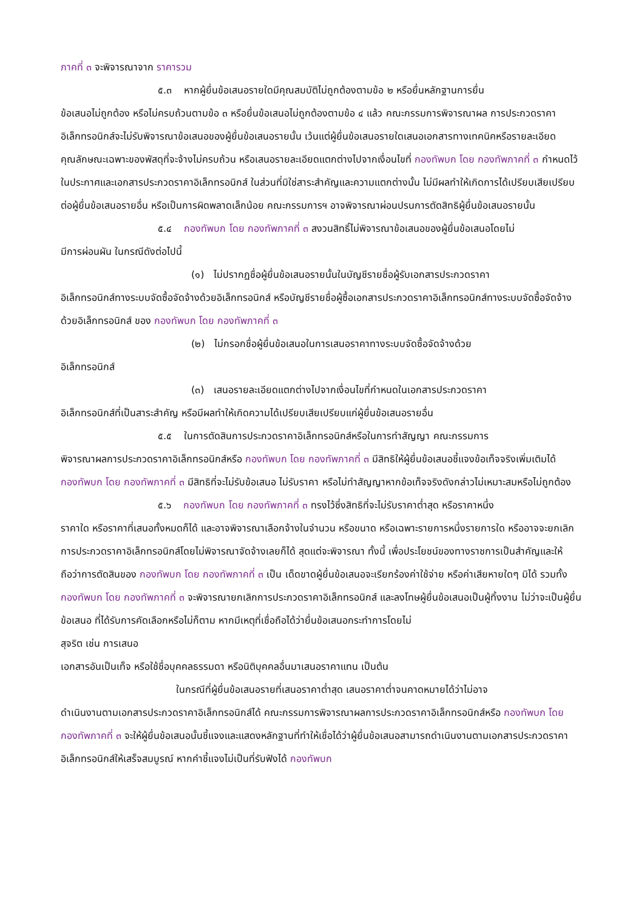ภาคที่ ๓ จะพิจารณาจาก ราคารวม
๕.๓ หากผู้ยื่นข้อเสนอรายใดมีคุณสมบัติไม่ถูกต้องตามข้อ ๒ หรือยื่นหลักฐานการยื่น
ข้อเสนอไม่ถูกต้อง หรือไม่ครบถ้วนตามข้อ ๓ หรือยื่นข้อเสนอไม่ถูกต้องตามข้อ ๔ แล้ว คณะกรรมการพิจารณาผล การประกวดราคาอิเล็กทรอนิกส์จะไม่รับพิจารณาข้อเสนอของผู้ยื่นข้อเสนอรายนั้น เว้นแต่ผู้ยื่นข้อเสนอรายใดเสนอเอกสารทางเทคนิคหรือรายละเอียดคุณลักษณะเฉพาะของพัสดุที่จะจ้างไม่ครบถ้วน หรือเสนอรายละเอียดแตกต่างไปจากเงื่อนไขที่ กองทัพบก โดย กองทัพภาคที่ ๓ กำหนดไว้ในประกาศและเอกสารประกวดราคาอิเล็กทรอนิกส์ ในส่วนที่มิใช่สาระสำคัญและความแตกต่างนั้น ไม่มีผลทำให้เกิดการได้เปรียบเสียเปรียบต่อผู้ยื่นข้อเสนอรายอื่น หรือเป็นการผิดพลาดเล็กน้อย คณะกรรมการฯ อาจพิจารณาผ่อนปรนการตัดสิทธิผู้ยื่นข้อเสนอรายนั้น
๕.๔ กองทัพบก โดย กองทัพภาคที่ ๓ สงวนสิทธิ์ไม่พิจารณาข้อเสนอของผู้ยื่นข้อเสนอโดยไม่
มีการผ่อนผัน ในกรณีดังต่อไปนี้
(๑) ไม่ปรากฏชื่อผู้ยื่นข้อเสนอรายนั้นในบัญชีรายชื่อผู้รับเอกสารประกวดราคา
อิเล็กทรอนิกส์ทางระบบจัดซื้อจัดจ้างด้วยอิเล็กทรอนิกส์ หรือบัญชีรายชื่อผู้ซื้อเอกสารประกวดราคาอิเล็กทรอนิกส์ทางระบบจัดซื้อจัดจ้างด้วยอิเล็กทรอนิกส์ ของ กองทัพบก โดย กองทัพภาคที่ ๓
(๒) ไม่กรอกชื่อผู้ยื่นข้อเสนอในการเสนอราคาทางระบบจัดซื้อจัดจ้างด้วย
อิเล็กทรอนิกส์
(๓) เสนอรายละเอียดแตกต่างไปจากเงื่อนไขที่กำหนดในเอกสารประกวดราคา
อิเล็กทรอนิกส์ที่เป็นสาระสำคัญ หรือมีผลทำให้เกิดความได้เปรียบเสียเปรียบแก่ผู้ยื่นข้อเสนอรายอื่น
๕.๕ ในการตัดสินการประกวดราคาอิเล็กทรอนิกส์หรือในการทำสัญญา คณะกรรมการ
พิจารณาผลการประกวดราคาอิเล็กทรอนิกส์หรือ กองทัพบก โดย กองทัพภาคที่ ๓ มีสิทธิให้ผู้ยื่นข้อเสนอชี้แจงข้อเท็จจริงเพิ่มเติมได้ กองทัพบก โดย กองทัพภาคที่ ๓ มีสิทธิที่จะไม่รับข้อเสนอ ไม่รับราคา หรือไม่ทำสัญญาหากข้อเท็จจริงดังกล่าวไม่เหมาะสมหรือไม่ถูกต้อง
๕.๖ กองทัพบก โดย กองทัพภาคที่ ๓ ทรงไว้ซึ่งสิทธิที่จะไม่รับราคาต่ำสุด หรือราคาหนึ่ง
ราคาใด หรือราคาที่เสนอทั้งหมดก็ได้ และอาจพิจารณาเลือกจ้างในจำนวน หรือขนาด หรือเฉพาะรายการหนึ่งรายการใด หรืออาจจะยกเลิก การประกวดราคาอิเล็กทรอนิกส์โดยไม่พิจารณาจัดจ้างเลยก็ได้ สุดแต่จะพิจารณา ทั้งนี้ เพื่อประโยชน์ของทางราชการเป็นสำคัญและให้ถือว่าการตัดสินของ กองทัพบก โดย กองทัพภาคที่ ๓ เป็น เด็ดขาดผู้ยื่นข้อเสนอจะเรียกร้องค่าใช้จ่าย หรือค่าเสียหายใดๆ มิได้ รวมทั้ง กองทัพบก โดย กองทัพภาคที่ ๓ จะพิจารณายกเลิกการประกวดราคาอิเล็กทรอนิกส์ และลงโทษผู้ยื่นข้อเสนอเป็นผู้ทิ้งงาน ไม่ว่าจะเป็นผู้ยื่นข้อเสนอ ที่ได้รับการคัดเลือกหรือไม่ก็ตาม หากมีเหตุที่เชื่อถือได้ว่ายื่นข้อเสนอกระทำการโดยไม่
สุจริต เช่น การเสนอ
เอกสารอันเป็นเท็จ หรือใช้ชื่อบุคคลธรรมดา หรือนิติบุคคลอื่นมาเสนอราคาแทน เป็นต้น
ในกรณีที่ผู้ยื่นข้อเสนอรายที่เสนอราคาต่ำสุด เสนอราคาต่ำจนคาดหมายได้ว่าไม่อาจ
ดำเนินงานตามเอกสารประกวดราคาอิเล็กทรอนิกส์ได้ คณะกรรมการพิจารณาผลการประกวดราคาอิเล็กทรอนิกส์หรือ กองทัพบก โดย กองทัพภาคที่ ๓ จะให้ผู้ยื่นข้อเสนอนั้นชี้แจงและแสดงหลักฐานที่ทำให้เชื่อได้ว่าผู้ยื่นข้อเสนอสามารถดำเนินงานตามเอกสารประกวดราคาอิเล็กทรอนิกส์ให้เสร็จสมบูรณ์ หากคำชี้แจงไม่เป็นที่รับฟังได้ กองทัพบก